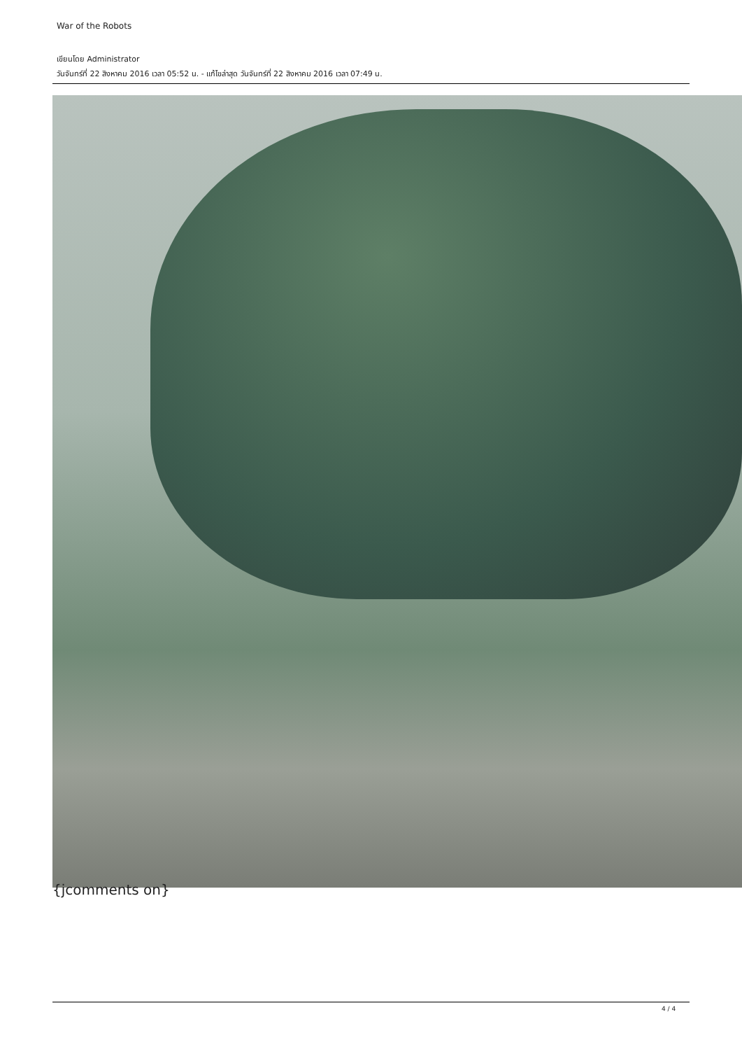War of the Robots
เขียนโดย Administrator
วันจันทร์ที่ 22 สิงหาคม 2016 เวลา 05:52 น. - แก้ไขล่าสุด วันจันทร์ที่ 22 สิงหาคม 2016 เวลา 07:49 น.
{jcomments on}
4 / 4